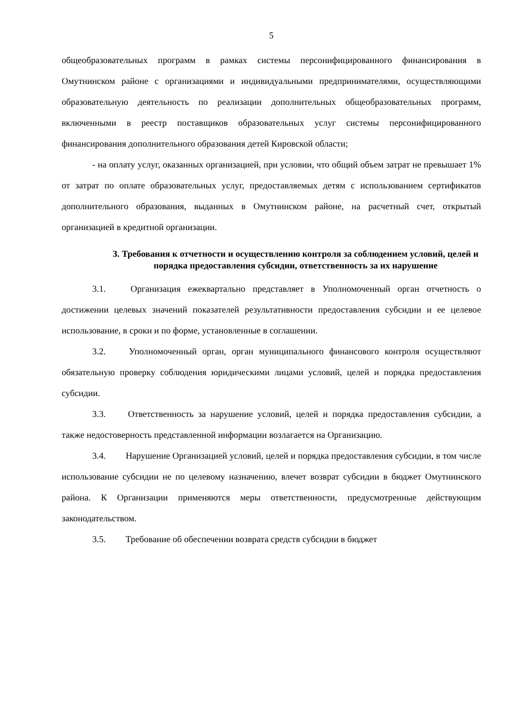5
общеобразовательных программ в рамках системы персонифицированного финансирования в Омутнинском районе с организациями и индивидуальными предпринимателями, осуществляющими образовательную деятельность по реализации дополнительных общеобразовательных программ, включенными в реестр поставщиков образовательных услуг системы персонифицированного финансирования дополнительного образования детей Кировской области;
- на оплату услуг, оказанных организацией, при условии, что общий объем затрат не превышает 1% от затрат по оплате образовательных услуг, предоставляемых детям с использованием сертификатов дополнительного образования, выданных в Омутнинском районе, на расчетный счет, открытый организацией в кредитной организации.
3. Требования к отчетности и осуществлению контроля за соблюдением условий, целей и порядка предоставления субсидии, ответственность за их нарушение
3.1. Организация ежеквартально представляет в Уполномоченный орган отчетность о достижении целевых значений показателей результативности предоставления субсидии и ее целевое использование, в сроки и по форме, установленные в соглашении.
3.2. Уполномоченный орган, орган муниципального финансового контроля осуществляют обязательную проверку соблюдения юридическими лицами условий, целей и порядка предоставления субсидии.
3.3. Ответственность за нарушение условий, целей и порядка предоставления субсидии, а также недостоверность представленной информации возлагается на Организацию.
3.4. Нарушение Организацией условий, целей и порядка предоставления субсидии, в том числе использование субсидии не по целевому назначению, влечет возврат субсидии в бюджет Омутнинского района. К Организации применяются меры ответственности, предусмотренные действующим законодательством.
3.5. Требование об обеспечении возврата средств субсидии в бюджет